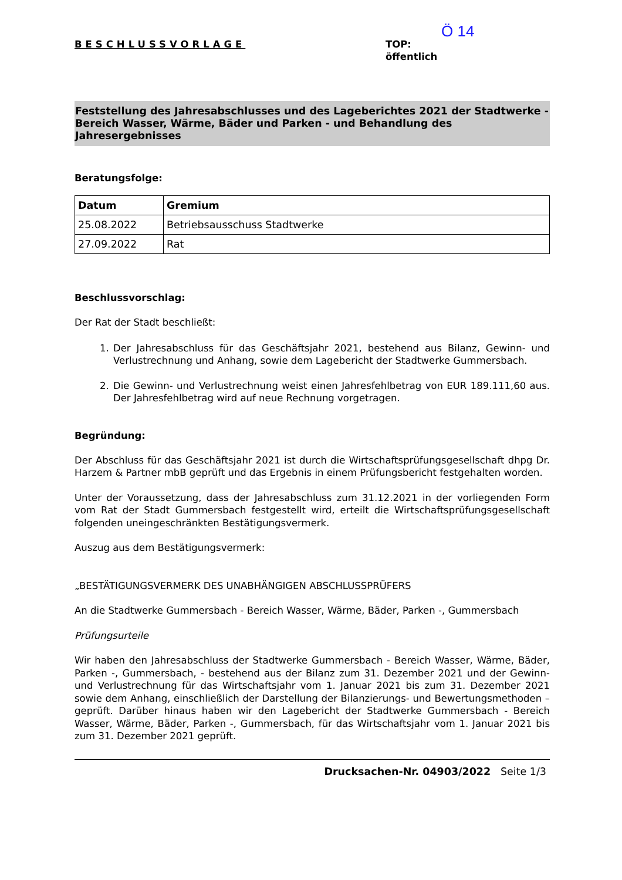BESCHLUSSVORLAGE
Ö 14
TOP:
öffentlich
Feststellung des Jahresabschlusses und des Lageberichtes 2021 der Stadtwerke - Bereich Wasser, Wärme, Bäder und Parken - und Behandlung des Jahresergebnisses
Beratungsfolge:
| Datum | Gremium |
| --- | --- |
| 25.08.2022 | Betriebsausschuss Stadtwerke |
| 27.09.2022 | Rat |
Beschlussvorschlag:
Der Rat der Stadt beschließt:
1. Der Jahresabschluss für das Geschäftsjahr 2021, bestehend aus Bilanz, Gewinn- und Verlustrechnung und Anhang, sowie dem Lagebericht der Stadtwerke Gummersbach.
2. Die Gewinn- und Verlustrechnung weist einen Jahresfehlbetrag von EUR 189.111,60 aus. Der Jahresfehlbetrag wird auf neue Rechnung vorgetragen.
Begründung:
Der Abschluss für das Geschäftsjahr 2021 ist durch die Wirtschaftsprüfungsgesellschaft dhpg Dr. Harzem & Partner mbB geprüft und das Ergebnis in einem Prüfungsbericht festgehalten worden.
Unter der Voraussetzung, dass der Jahresabschluss zum 31.12.2021 in der vorliegenden Form vom Rat der Stadt Gummersbach festgestellt wird, erteilt die Wirtschaftsprüfungsgesellschaft folgenden uneingeschränkten Bestätigungsvermerk.
Auszug aus dem Bestätigungsvermerk:
„BESTÄTIGUNGSVERMERK DES UNABHÄNGIGEN ABSCHLUSSPRÜFERS
An die Stadtwerke Gummersbach - Bereich Wasser, Wärme, Bäder, Parken -, Gummersbach
Prüfungsurteile
Wir haben den Jahresabschluss der Stadtwerke Gummersbach - Bereich Wasser, Wärme, Bäder, Parken -, Gummersbach, - bestehend aus der Bilanz zum 31. Dezember 2021 und der Gewinn- und Verlustrechnung für das Wirtschaftsjahr vom 1. Januar 2021 bis zum 31. Dezember 2021 sowie dem Anhang, einschließlich der Darstellung der Bilanzierungs- und Bewertungsmethoden – geprüft. Darüber hinaus haben wir den Lagebericht der Stadtwerke Gummersbach - Bereich Wasser, Wärme, Bäder, Parken -, Gummersbach, für das Wirtschaftsjahr vom 1. Januar 2021 bis zum 31. Dezember 2021 geprüft.
Drucksachen-Nr. 04903/2022 Seite 1/3